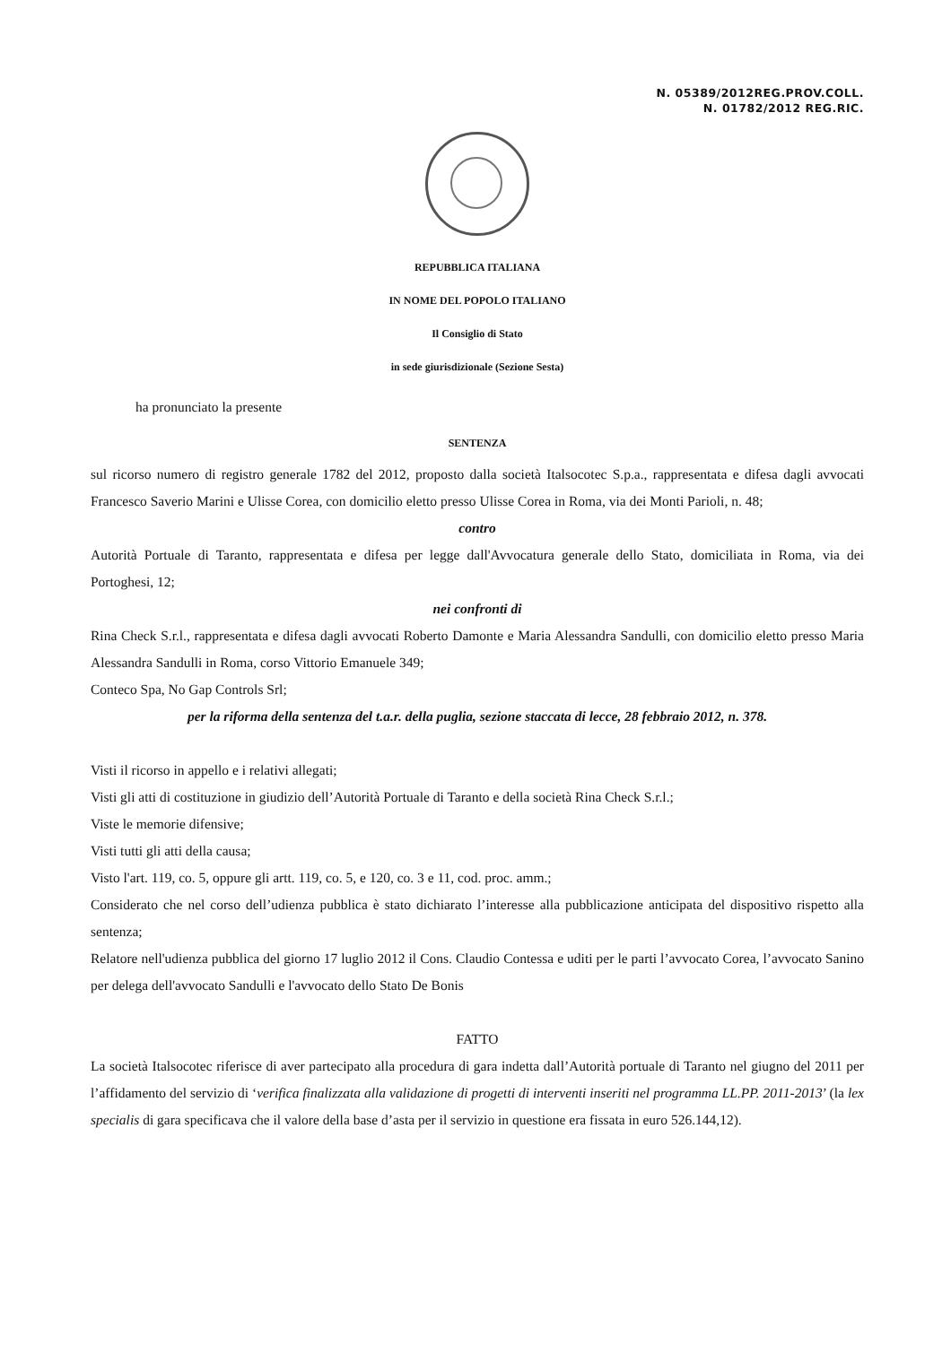N. 05389/2012REG.PROV.COLL.
N. 01782/2012 REG.RIC.
REPUBBLICA ITALIANA
IN NOME DEL POPOLO ITALIANO
Il Consiglio di Stato
in sede giurisdizionale (Sezione Sesta)
ha pronunciato la presente
SENTENZA
sul ricorso numero di registro generale 1782 del 2012, proposto dalla società Italsocotec S.p.a., rappresentata e difesa dagli avvocati Francesco Saverio Marini e Ulisse Corea, con domicilio eletto presso Ulisse Corea in Roma, via dei Monti Parioli, n. 48;
contro
Autorità Portuale di Taranto, rappresentata e difesa per legge dall'Avvocatura generale dello Stato, domiciliata in Roma, via dei Portoghesi, 12;
nei confronti di
Rina Check S.r.l., rappresentata e difesa dagli avvocati Roberto Damonte e Maria Alessandra Sandulli, con domicilio eletto presso Maria Alessandra Sandulli in Roma, corso Vittorio Emanuele 349;
Conteco Spa, No Gap Controls Srl;
per la riforma della sentenza del t.a.r. della puglia, sezione staccata di lecce, 28 febbraio 2012, n. 378.
Visti il ricorso in appello e i relativi allegati;
Visti gli atti di costituzione in giudizio dell’Autorità Portuale di Taranto e della società Rina Check S.r.l.;
Viste le memorie difensive;
Visti tutti gli atti della causa;
Visto l'art. 119, co. 5, oppure gli artt. 119, co. 5, e 120, co. 3 e 11, cod. proc. amm.;
Considerato che nel corso dell’udienza pubblica è stato dichiarato l’interesse alla pubblicazione anticipata del dispositivo rispetto alla sentenza;
Relatore nell'udienza pubblica del giorno 17 luglio 2012 il Cons. Claudio Contessa e uditi per le parti l’avvocato Corea, l’avvocato Sanino per delega dell'avvocato Sandulli e l'avvocato dello Stato De Bonis
FATTO
La società Italsocotec riferisce di aver partecipato alla procedura di gara indetta dall’Autorità portuale di Taranto nel giugno del 2011 per l’affidamento del servizio di ‘verifica finalizzata alla validazione di progetti di interventi inseriti nel programma LL.PP. 2011-2013’ (la lex specialis di gara specificava che il valore della base d’asta per il servizio in questione era fissata in euro 526.144,12).